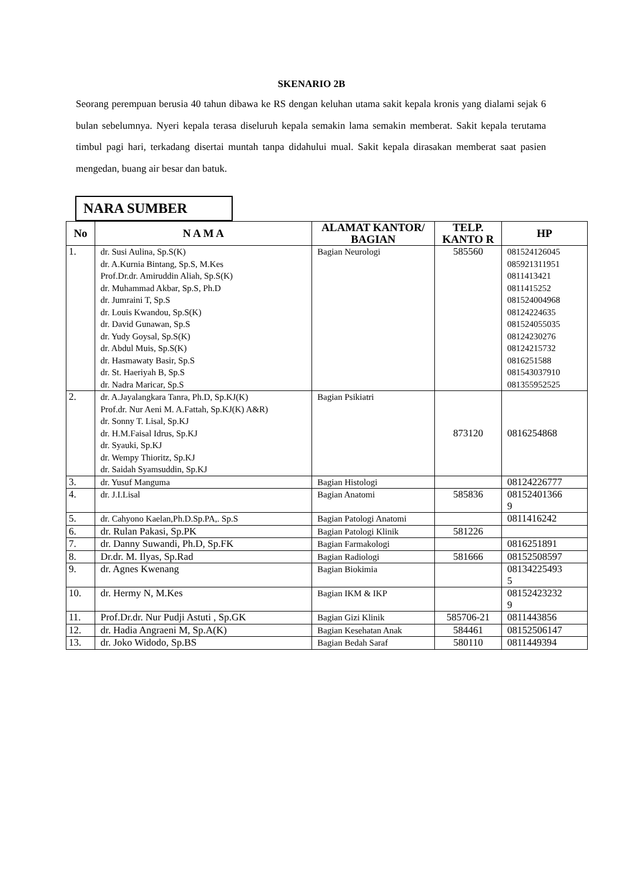SKENARIO 2B
Seorang perempuan berusia 40 tahun dibawa ke RS dengan keluhan utama sakit kepala kronis yang dialami sejak 6 bulan sebelumnya. Nyeri kepala terasa diseluruh kepala semakin lama semakin memberat. Sakit kepala terutama timbul pagi hari, terkadang disertai muntah tanpa didahului mual. Sakit kepala dirasakan memberat saat pasien mengedan, buang air besar dan batuk.
NARA SUMBER
| No | N A M A | ALAMAT KANTOR/ BAGIAN | TELP. KANTO R | HP |
| --- | --- | --- | --- | --- |
| 1. | dr. Susi Aulina, Sp.S(K) dr. A.Kurnia Bintang, Sp.S, M.Kes Prof.Dr.dr. Amiruddin Aliah, Sp.S(K) dr. Muhammad Akbar, Sp.S, Ph.D dr. Jumraini T, Sp.S dr. Louis Kwandou, Sp.S(K) dr. David Gunawan, Sp.S dr. Yudy Goysal, Sp.S(K) dr. Abdul Muis, Sp.S(K) dr. Hasmawaty Basir, Sp.S dr. St. Haeriyah B, Sp.S dr. Nadra Maricar, Sp.S | Bagian Neurologi | 585560 | 081524126045 085921311951 0811413421 0811415252 081524004968 08124224635 081524055035 08124230276 08124215732 0816251588 081543037910 081355952525 |
| 2. | dr. A.Jayalangkara Tanra, Ph.D, Sp.KJ(K) Prof.dr. Nur Aeni M. A.Fattah, Sp.KJ(K) A&R) dr. Sonny T. Lisal, Sp.KJ dr. H.M.Faisal Idrus, Sp.KJ dr. Syauki, Sp.KJ dr. Wempy Thioritz, Sp.KJ dr. Saidah Syamsuddin, Sp.KJ | Bagian Psikiatri | 873120 | 0816254868 |
| 3. | dr. Yusuf Manguma | Bagian Histologi | | 08124226777 |
| 4. | dr. J.I.Lisal | Bagian Anatomi | 585836 | 08152401366 9 |
| 5. | dr. Cahyono Kaelan,Ph.D.Sp.PA,. Sp.S | Bagian Patologi Anatomi | | 0811416242 |
| 6. | dr. Rulan Pakasi, Sp.PK | Bagian Patologi Klinik | 581226 | |
| 7. | dr. Danny Suwandi, Ph.D, Sp.FK | Bagian Farmakologi | | 0816251891 |
| 8. | Dr.dr. M. Ilyas, Sp.Rad | Bagian Radiologi | 581666 | 08152508597 |
| 9. | dr. Agnes Kwenang | Bagian Biokimia | | 08134225493 5 |
| 10. | dr. Hermy N, M.Kes | Bagian IKM & IKP | | 08152423232 9 |
| 11. | Prof.Dr.dr. Nur Pudji Astuti , Sp.GK | Bagian Gizi Klinik | 585706-21 | 0811443856 |
| 12. | dr. Hadia Angraeni M, Sp.A(K) | Bagian Kesehatan Anak | 584461 | 08152506147 |
| 13. | dr. Joko Widodo, Sp.BS | Bagian Bedah Saraf | 580110 | 0811449394 |